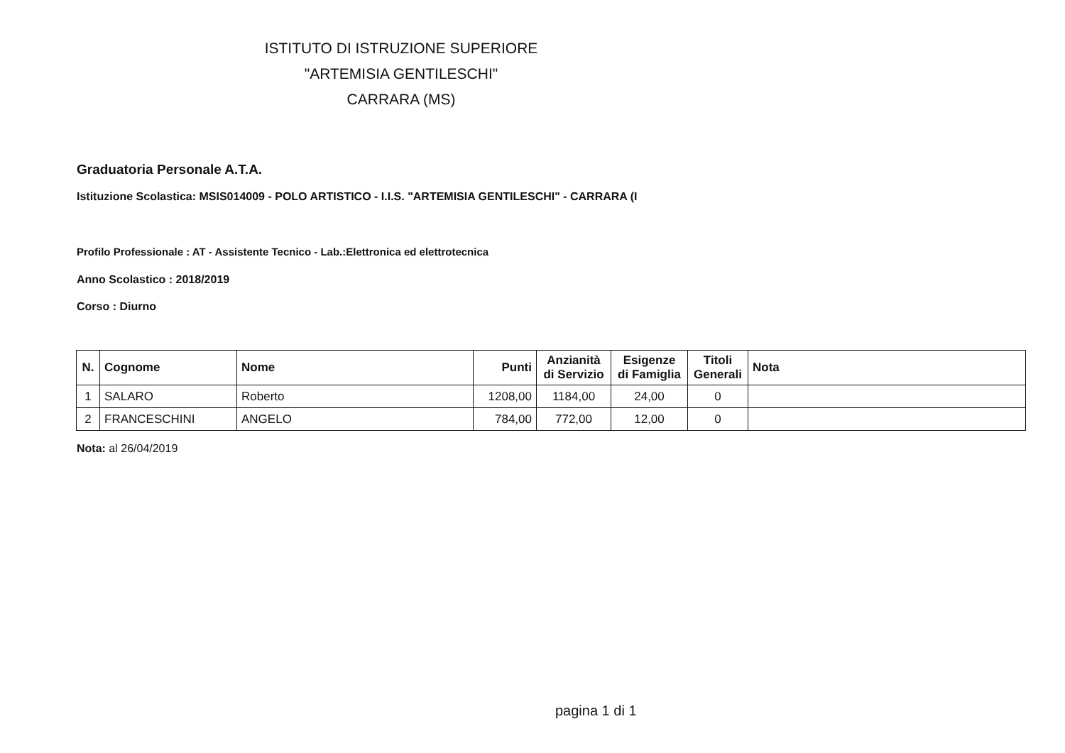ISTITUTO DI ISTRUZIONE SUPERIORE
"ARTEMISIA GENTILESCHI"
CARRARA (MS)
Graduatoria Personale A.T.A.
Istituzione Scolastica: MSIS014009 - POLO ARTISTICO - I.I.S. "ARTEMISIA GENTILESCHI" - CARRARA (I
Profilo Professionale : AT - Assistente Tecnico - Lab.:Elettronica ed elettrotecnica
Anno Scolastico : 2018/2019
Corso : Diurno
| N. | Cognome | Nome | Punti | Anzianità di Servizio | Esigenze di Famiglia | Titoli Generali | Nota |
| --- | --- | --- | --- | --- | --- | --- | --- |
| 1 | SALARO | Roberto | 1208,00 | 1184,00 | 24,00 | 0 | |
| 2 | FRANCESCHINI | ANGELO | 784,00 | 772,00 | 12,00 | 0 | |
Nota: al 26/04/2019
pagina 1 di 1